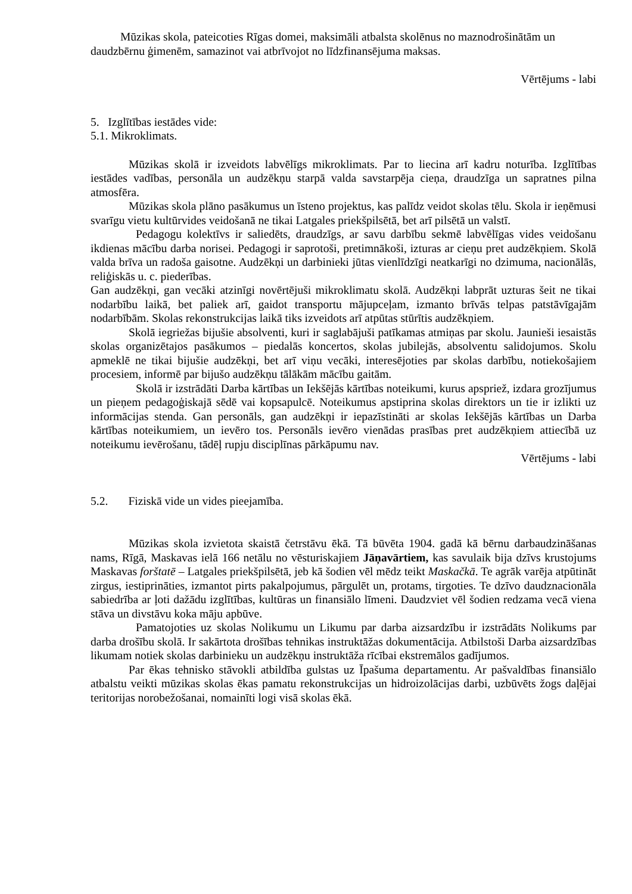Mūzikas skola, pateicoties Rīgas domei, maksimāli atbalsta skolēnus no maznodrošinātām un daudzbērnu ģimenēm, samazinot vai atbrīvojot no līdzfinansējuma maksas.
Vērtējums - labi
5. Izglītības iestādes vide:
5.1. Mikroklimats.
Mūzikas skolā ir izveidots labvēlīgs mikroklimats. Par to liecina arī kadru noturība. Izglītības iestādes vadības, personāla un audzēkņu starpā valda savstarpēja cieņa, draudzīga un sapratnes pilna atmosfēra.
Mūzikas skola plāno pasākumus un īsteno projektus, kas palīdz veidot skolas tēlu. Skola ir ieņēmusi svarīgu vietu kultūrvides veidošanā ne tikai Latgales priekšpilsētā, bet arī pilsētā un valstī.
Pedagogu kolektīvs ir saliedēts, draudzīgs, ar savu darbību sekmē labvēlīgas vides veidošanu ikdienas mācību darba norisei. Pedagogi ir saprotoši, pretimnākoši, izturas ar cieņu pret audzēkņiem. Skolā valda brīva un radoša gaisotne. Audzēkņi un darbinieki jūtas vienlīdzīgi neatkarīgi no dzimuma, nacionālās, reliģiskās u. c. piederības.
Gan audzēkņi, gan vecāki atzinīgi novērtējuši mikroklimatu skolā. Audzēkņi labprāt uzturas šeit ne tikai nodarbību laikā, bet paliek arī, gaidot transportu mājupceļam, izmanto brīvās telpas patstāvīgajām nodarbībām. Skolas rekonstrukcijas laikā tiks izveidots arī atpūtas stūrītis audzēkņiem.
Skolā iegriežas bijušie absolventi, kuri ir saglabājuši patīkamas atmiņas par skolu. Jaunieši iesaistās skolas organizētajos pasākumos – piedalās koncertos, skolas jubilejās, absolventu salidojumos. Skolu apmeklē ne tikai bijušie audzēkņi, bet arī viņu vecāki, interesējoties par skolas darbību, notiekošajiem procesiem, informē par bijušo audzēkņu tālākām mācību gaitām.
Skolā ir izstrādāti Darba kārtības un Iekšējās kārtības noteikumi, kurus apspriež, izdara grozījumus un pieņem pedagoģiskajā sēdē vai kopsapulcē. Noteikumus apstiprina skolas direktors un tie ir izlikti uz informācijas stenda. Gan personāls, gan audzēkņi ir iepazīstināti ar skolas Iekšējās kārtības un Darba kārtības noteikumiem, un ievēro tos. Personāls ievēro vienādas prasības pret audzēkņiem attiecībā uz noteikumu ievērošanu, tādēļ rupju disciplīnas pārkāpumu nav.
Vērtējums - labi
5.2. Fiziskā vide un vides pieejamība.
Mūzikas skola izvietota skaistā četrstāvu ēkā. Tā būvēta 1904. gadā kā bērnu darbaudzināšanas nams, Rīgā, Maskavas ielā 166 netālu no vēsturiskajiem Jāņavārtiem, kas savulaik bija dzīvs krustojums Maskavas forštatē – Latgales priekšpilsētā, jeb kā šodien vēl mēdz teikt Maskačkā. Te agrāk varēja atpūtināt zirgus, iestiprināties, izmantot pirts pakalpojumus, pārgulēt un, protams, tirgoties. Te dzīvo daudznacionāla sabiedrība ar ļoti dažādu izglītības, kultūras un finansiālo līmeni. Daudzviet vēl šodien redzama vecā viena stāva un divstāvu koka māju apbūve.
Pamatojoties uz skolas Nolikumu un Likumu par darba aizsardzību ir izstrādāts Nolikums par darba drošību skolā. Ir sakārtota drošības tehnikas instruktāžas dokumentācija. Atbilstoši Darba aizsardzības likumam notiek skolas darbinieku un audzēkņu instruktāža rīcībai ekstremālos gadījumos.
Par ēkas tehnisko stāvokli atbildība gulstas uz Īpašuma departamentu. Ar pašvaldības finansiālo atbalstu veikti mūzikas skolas ēkas pamatu rekonstrukcijas un hidroizolācijas darbi, uzbūvēts žogs daļējai teritorijas norobežošanai, nomainīti logi visā skolas ēkā.